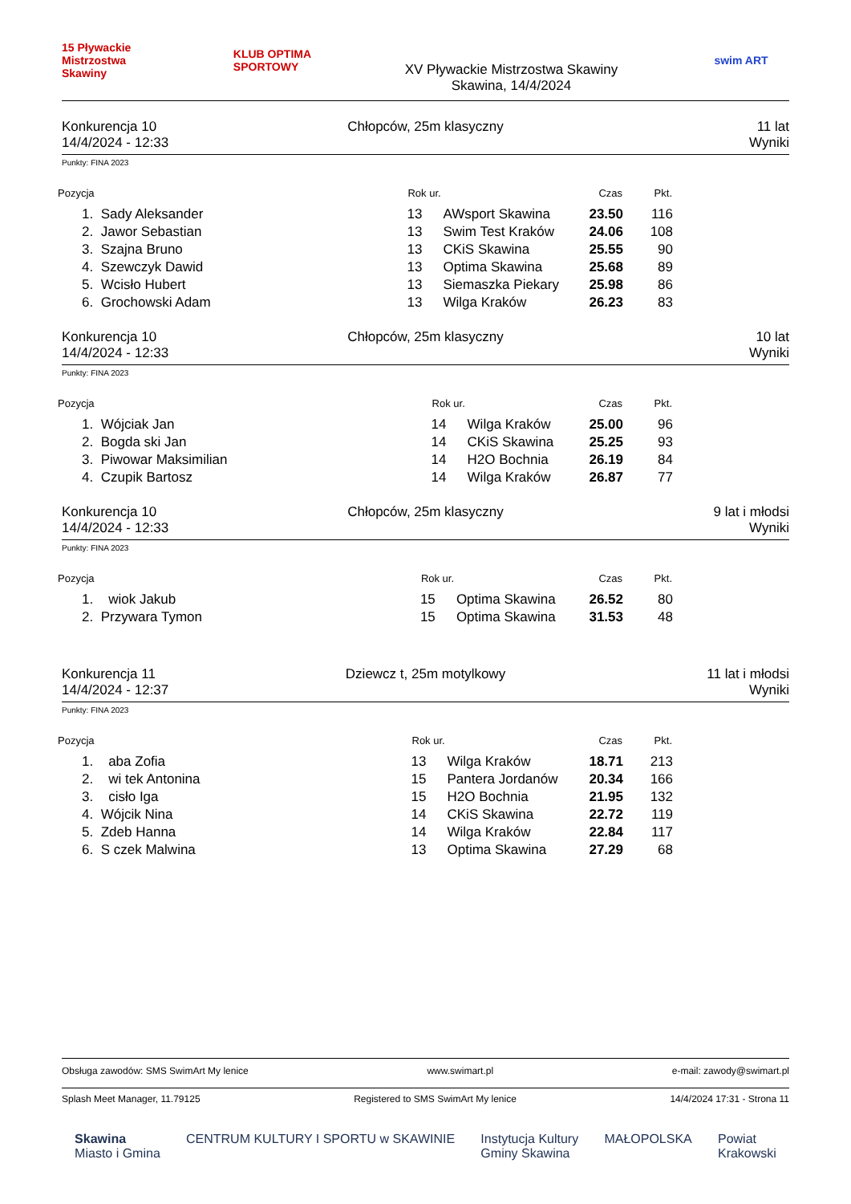15 Pływackie Mistrzostwa Skawiny
KLUB OPTIMA SPORTOWY
XV Pływackie Mistrzostwa Skawiny
Skawina, 14/4/2024
swim ART
Konkurencja 10
14/4/2024 - 12:33
Chłopców, 25m klasyczny 11 lat
Wyniki
Punkty: FINA 2023
| Pozycja | | Rok ur. | | Czas | Pkt. | |
| --- | --- | --- | --- | --- | --- | --- |
| 1. | Sady Aleksander | 13 | AWsport Skawina | 23.50 | 116 | |
| 2. | Jawor Sebastian | 13 | Swim Test Kraków | 24.06 | 108 | |
| 3. | Szajna Bruno | 13 | CKiS Skawina | 25.55 | 90 | |
| 4. | Szewczyk Dawid | 13 | Optima Skawina | 25.68 | 89 | |
| 5. | Wcisło Hubert | 13 | Siemaszka Piekary | 25.98 | 86 | |
| 6. | Grochowski Adam | 13 | Wilga Kraków | 26.23 | 83 | |
Konkurencja 10
14/4/2024 - 12:33
Chłopców, 25m klasyczny 10 lat
Wyniki
Punkty: FINA 2023
| Pozycja | | Rok ur. | | Czas | Pkt. | |
| --- | --- | --- | --- | --- | --- | --- |
| 1. | Wójciak Jan | 14 | Wilga Kraków | 25.00 | 96 | |
| 2. | Bogda ski Jan | 14 | CKiS Skawina | 25.25 | 93 | |
| 3. | Piwowar Maksimilian | 14 | H2O Bochnia | 26.19 | 84 | |
| 4. | Czupik Bartosz | 14 | Wilga Kraków | 26.87 | 77 | |
Konkurencja 10
14/4/2024 - 12:33
Chłopców, 25m klasyczny 9 lat i młodsi
Wyniki
Punkty: FINA 2023
| Pozycja | | Rok ur. | | Czas | Pkt. | |
| --- | --- | --- | --- | --- | --- | --- |
| 1. | wiok Jakub | 15 | Optima Skawina | 26.52 | 80 | |
| 2. | Przywara Tymon | 15 | Optima Skawina | 31.53 | 48 | |
Konkurencja 11
14/4/2024 - 12:37
Dziewcz t, 25m motylkowy 11 lat i młodsi
Wyniki
Punkty: FINA 2023
| Pozycja | | Rok ur. | | Czas | Pkt. | |
| --- | --- | --- | --- | --- | --- | --- |
| 1. | aba Zofia | 13 | Wilga Kraków | 18.71 | 213 | |
| 2. | wi tek Antonina | 15 | Pantera Jordanów | 20.34 | 166 | |
| 3. | cisło Iga | 15 | H2O Bochnia | 21.95 | 132 | |
| 4. | Wójcik Nina | 14 | CKiS Skawina | 22.72 | 119 | |
| 5. | Zdeb Hanna | 14 | Wilga Kraków | 22.84 | 117 | |
| 6. | S czek Malwina | 13 | Optima Skawina | 27.29 | 68 | |
Obsługa zawodów: SMS SwimArt My lenice www.swimart.pl e-mail: zawody@swimart.pl
Splash Meet Manager, 11.79125 Registered to SMS SwimArt My lenice 14/4/2024 17:31 - Strona 11
Skawina
Miasto i Gmina CENTRUM KULTURY I SPORTU w SKAWINIE Instytucja Kultury
Gminy Skawina MAŁOPOLSKA Powiat
Krakowski